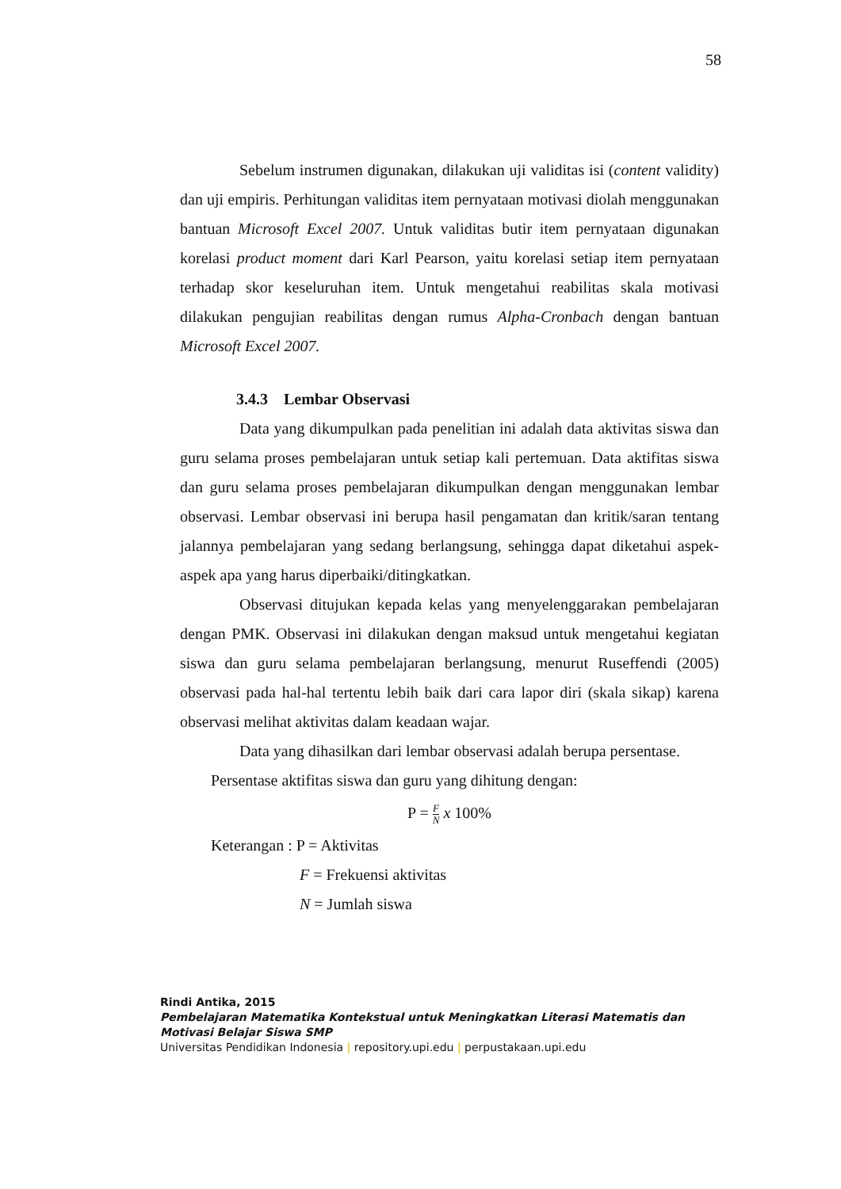58
Sebelum instrumen digunakan, dilakukan uji validitas isi (content validity) dan uji empiris. Perhitungan validitas item pernyataan motivasi diolah menggunakan bantuan Microsoft Excel 2007. Untuk validitas butir item pernyataan digunakan korelasi product moment dari Karl Pearson, yaitu korelasi setiap item pernyataan terhadap skor keseluruhan item. Untuk mengetahui reabilitas skala motivasi dilakukan pengujian reabilitas dengan rumus Alpha-Cronbach dengan bantuan Microsoft Excel 2007.
3.4.3 Lembar Observasi
Data yang dikumpulkan pada penelitian ini adalah data aktivitas siswa dan guru selama proses pembelajaran untuk setiap kali pertemuan. Data aktifitas siswa dan guru selama proses pembelajaran dikumpulkan dengan menggunakan lembar observasi. Lembar observasi ini berupa hasil pengamatan dan kritik/saran tentang jalannya pembelajaran yang sedang berlangsung, sehingga dapat diketahui aspek-aspek apa yang harus diperbaiki/ditingkatkan.
Observasi ditujukan kepada kelas yang menyelenggarakan pembelajaran dengan PMK. Observasi ini dilakukan dengan maksud untuk mengetahui kegiatan siswa dan guru selama pembelajaran berlangsung, menurut Ruseffendi (2005) observasi pada hal-hal tertentu lebih baik dari cara lapor diri (skala sikap) karena observasi melihat aktivitas dalam keadaan wajar.
Data yang dihasilkan dari lembar observasi adalah berupa persentase.
Persentase aktifitas siswa dan guru yang dihitung dengan:
P = F N x 100%
Keterangan : P = Aktivitas
F = Frekuensi aktivitas
N = Jumlah siswa
Rindi Antika, 2015
Pembelajaran Matematika Kontekstual untuk Meningkatkan Literasi Matematis dan Motivasi Belajar Siswa SMP
Universitas Pendidikan Indonesia | repository.upi.edu | perpustakaan.upi.edu